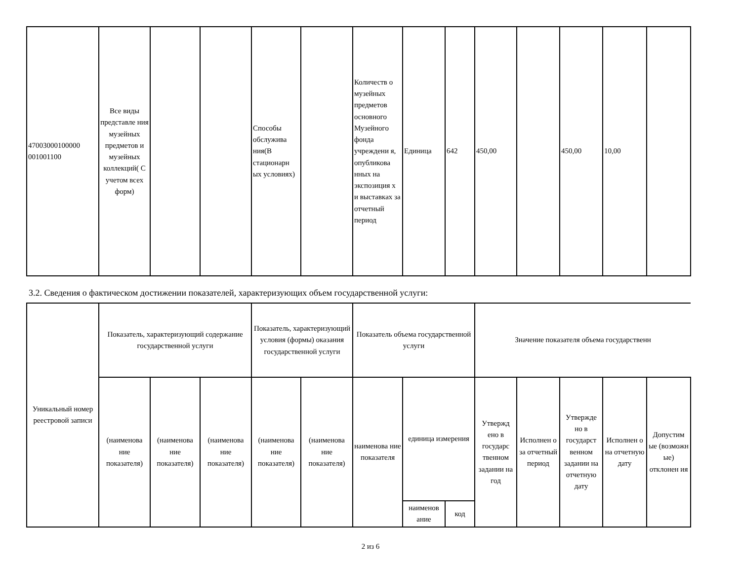| 47003000100000 001001100 | Все виды представле ния музейных предметов и музейных коллекций( С учетом всех форм) | | | Способы обслужива ния(В стационарн ых условиях) | | Количеств о музейных предметов основного Музейного фонда учреждени я, опубликова нных на экспозиция х и выставках за отчетный период | Единица | 642 | 450,00 | | 450,00 | 10,00 | |
3.2. Сведения о фактическом достижении показателей, характеризующих объем государственной услуги:
| Уникальный номер реестровой записи | Показатель, характеризующий содержание государственной услуги | | | Показатель, характеризующий условия (формы) оказания государственной услуги | | Показатель объема государственной услуги | | | Значение показателя объема государственн | | | | |
| --- | --- | --- | --- | --- | --- | --- | --- | --- | --- | --- | --- | --- | --- |
| | (наименова ние показателя) | (наименова ние показателя) | (наименова ние показателя) | (наименова ние показателя) | (наименова ние показателя) | наименова ние показателя | единица измерения | | Утвержд ено в государс твенном задании на год | Исполнен о за отчетный период | Утвержде но в государст венном задании на отчетную дату | Исполнен о на отчетную дату | Допустим ые (возможн ые) отклонен ия |
| | | | | | | | наименов ание | код | | | | | |
2 из 6